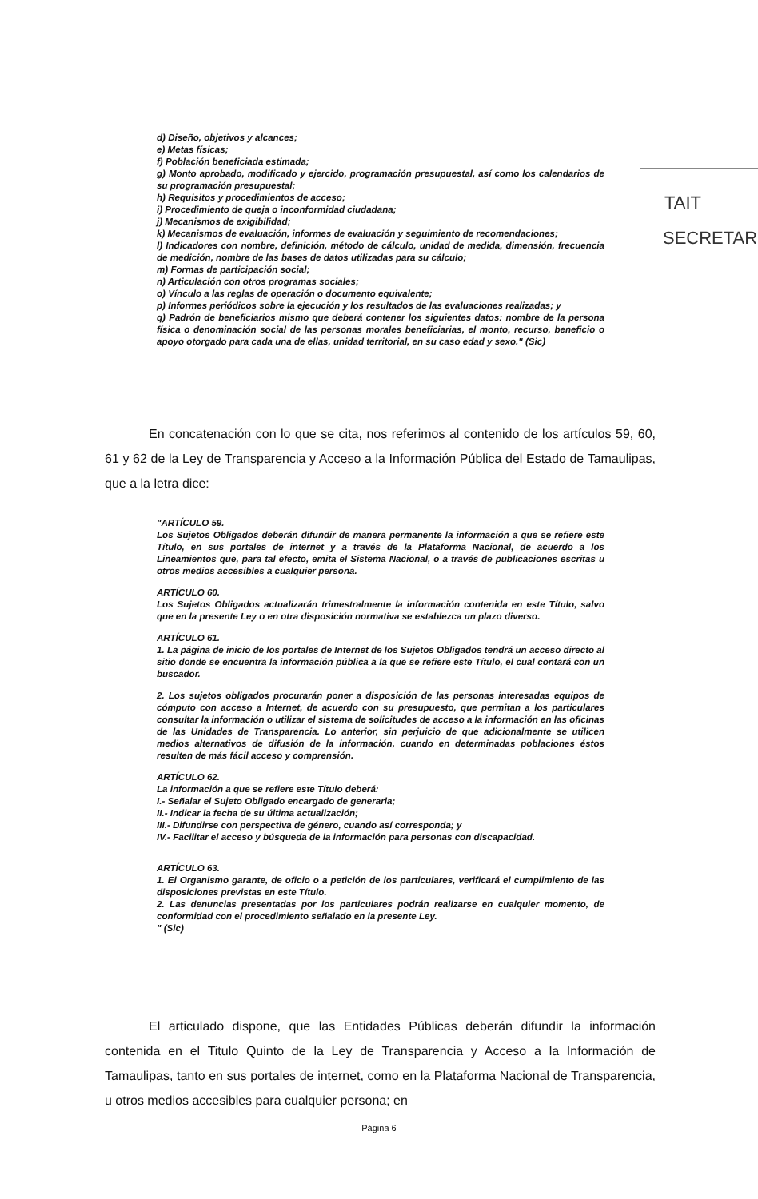d) Diseño, objetivos y alcances;
e) Metas físicas;
f) Población beneficiada estimada;
g) Monto aprobado, modificado y ejercido, programación presupuestal, así como los calendarios de su programación presupuestal;
h) Requisitos y procedimientos de acceso;
i) Procedimiento de queja o inconformidad ciudadana;
j) Mecanismos de exigibilidad;
k) Mecanismos de evaluación, informes de evaluación y seguimiento de recomendaciones;
l) Indicadores con nombre, definición, método de cálculo, unidad de medida, dimensión, frecuencia de medición, nombre de las bases de datos utilizadas para su cálculo;
m) Formas de participación social;
n) Articulación con otros programas sociales;
o) Vínculo a las reglas de operación o documento equivalente;
p) Informes periódicos sobre la ejecución y los resultados de las evaluaciones realizadas; y
q) Padrón de beneficiarios mismo que deberá contener los siguientes datos: nombre de la persona física o denominación social de las personas morales beneficiarias, el monto, recurso, beneficio o apoyo otorgado para cada una de ellas, unidad territorial, en su caso edad y sexo." (Sic)
TAIT
SECRETAR
En concatenación con lo que se cita, nos referimos al contenido de los artículos 59, 60, 61 y 62 de la Ley de Transparencia y Acceso a la Información Pública del Estado de Tamaulipas, que a la letra dice:
"ARTÍCULO 59.
Los Sujetos Obligados deberán difundir de manera permanente la información a que se refiere este Título, en sus portales de internet y a través de la Plataforma Nacional, de acuerdo a los Lineamientos que, para tal efecto, emita el Sistema Nacional, o a través de publicaciones escritas u otros medios accesibles a cualquier persona.
ARTÍCULO 60.
Los Sujetos Obligados actualizarán trimestralmente la información contenida en este Título, salvo que en la presente Ley o en otra disposición normativa se establezca un plazo diverso.
ARTÍCULO 61.
1. La página de inicio de los portales de Internet de los Sujetos Obligados tendrá un acceso directo al sitio donde se encuentra la información pública a la que se refiere este Título, el cual contará con un buscador.
2. Los sujetos obligados procurarán poner a disposición de las personas interesadas equipos de cómputo con acceso a Internet, de acuerdo con su presupuesto, que permitan a los particulares consultar la información o utilizar el sistema de solicitudes de acceso a la información en las oficinas de las Unidades de Transparencia. Lo anterior, sin perjuicio de que adicionalmente se utilicen medios alternativos de difusión de la información, cuando en determinadas poblaciones éstos resulten de más fácil acceso y comprensión.
ARTÍCULO 62.
La información a que se refiere este Título deberá:
I.- Señalar el Sujeto Obligado encargado de generarla;
II.- Indicar la fecha de su última actualización;
III.- Difundirse con perspectiva de género, cuando así corresponda; y
IV.- Facilitar el acceso y búsqueda de la información para personas con discapacidad.
ARTÍCULO 63.
1. El Organismo garante, de oficio o a petición de los particulares, verificará el cumplimiento de las disposiciones previstas en este Título.
2. Las denuncias presentadas por los particulares podrán realizarse en cualquier momento, de conformidad con el procedimiento señalado en la presente Ley.
" (Sic)
El articulado dispone, que las Entidades Públicas deberán difundir la información contenida en el Titulo Quinto de la Ley de Transparencia y Acceso a la Información de Tamaulipas, tanto en sus portales de internet, como en la Plataforma Nacional de Transparencia, u otros medios accesibles para cualquier persona; en
Página 6